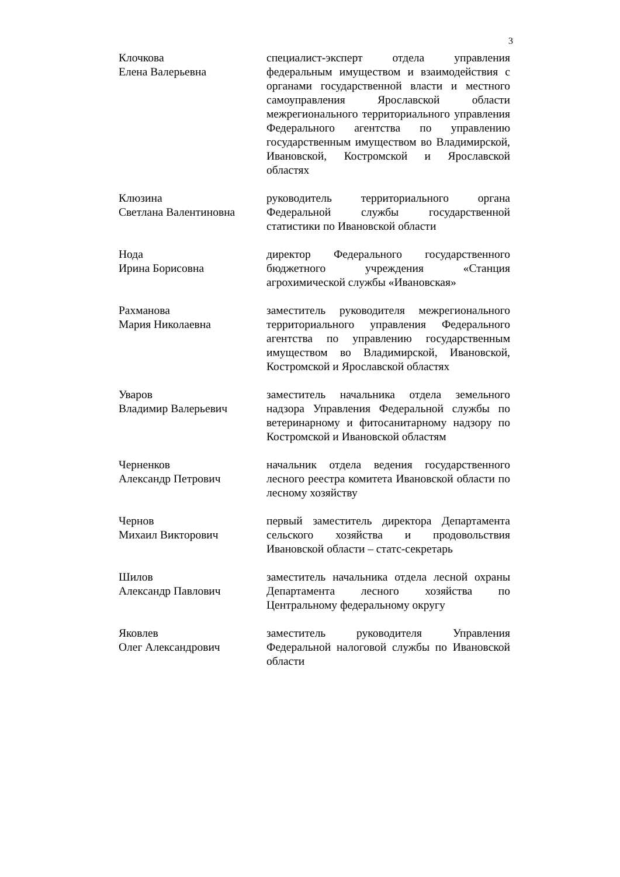3
Клочкова
Елена Валерьевна
специалист-эксперт отдела управления федеральным имуществом и взаимодействия с органами государственной власти и местного самоуправления Ярославской области межрегионального территориального управления Федерального агентства по управлению государственным имуществом во Владимирской, Ивановской, Костромской и Ярославской областях
Клюзина
Светлана Валентиновна
руководитель территориального органа Федеральной службы государственной статистики по Ивановской области
Нода
Ирина Борисовна
директор Федерального государственного бюджетного учреждения «Станция агрохимической службы «Ивановская»
Рахманова
Мария Николаевна
заместитель руководителя межрегионального территориального управления Федерального агентства по управлению государственным имуществом во Владимирской, Ивановской, Костромской и Ярославской областях
Уваров
Владимир Валерьевич
заместитель начальника отдела земельного надзора Управления Федеральной службы по ветеринарному и фитосанитарному надзору по Костромской и Ивановской областям
Черненков
Александр Петрович
начальник отдела ведения государственного лесного реестра комитета Ивановской области по лесному хозяйству
Чернов
Михаил Викторович
первый заместитель директора Департамента сельского хозяйства и продовольствия Ивановской области – статс-секретарь
Шилов
Александр Павлович
заместитель начальника отдела лесной охраны Департамента лесного хозяйства по Центральному федеральному округу
Яковлев
Олег Александрович
заместитель руководителя Управления Федеральной налоговой службы по Ивановской области